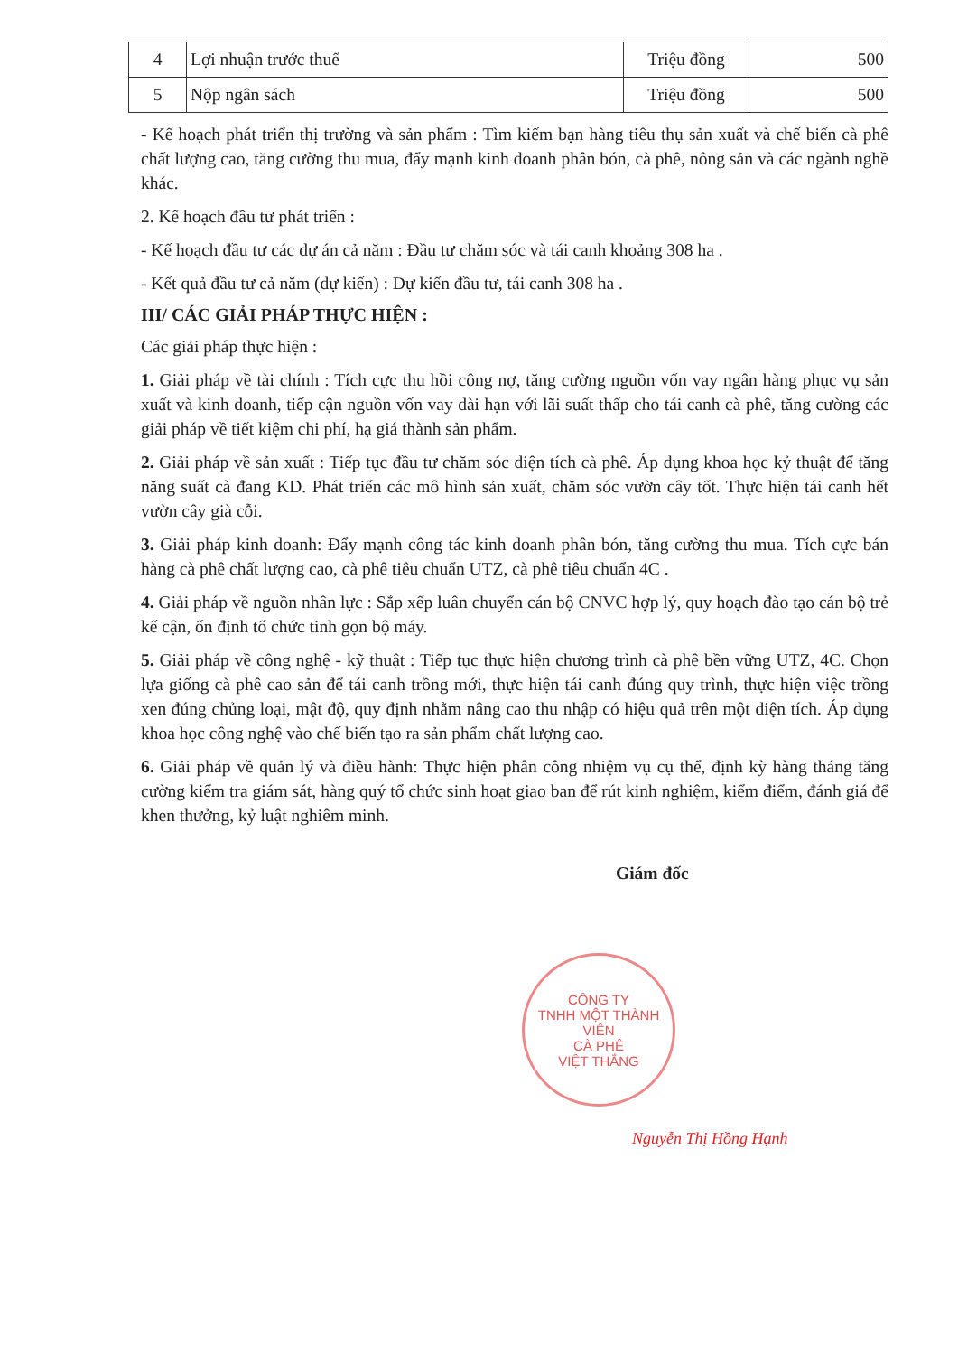| 4 | Lợi nhuận trước thuế | Triệu đồng | 500 |
| 5 | Nộp ngân sách | Triệu đồng | 500 |
- Kế hoạch phát triển thị trường và sản phẩm : Tìm kiếm bạn hàng tiêu thụ sản xuất và chế biến cà phê chất lượng cao, tăng cường thu mua, đẩy mạnh kinh doanh phân bón, cà phê, nông sản và các ngành nghề khác.
2. Kế hoạch đầu tư phát triển :
- Kế hoạch đầu tư các dự án cả năm : Đầu tư chăm sóc và tái canh khoảng 308 ha .
- Kết quả đầu tư cả năm (dự kiến) : Dự kiến đầu tư, tái canh 308 ha .
III/ CÁC GIẢI PHÁP THỰC HIỆN :
Các giải pháp thực hiện :
1. Giải pháp về tài chính : Tích cực thu hồi công nợ, tăng cường nguồn vốn vay ngân hàng phục vụ sản xuất và kinh doanh, tiếp cận nguồn vốn vay dài hạn với lãi suất thấp cho tái canh cà phê, tăng cường các giải pháp về tiết kiệm chi phí, hạ giá thành sản phẩm.
2. Giải pháp về sản xuất : Tiếp tục đầu tư chăm sóc diện tích cà phê. Áp dụng khoa học kỷ thuật để tăng năng suất cà đang KD. Phát triển các mô hình sản xuất, chăm sóc vườn cây tốt. Thực hiện tái canh hết vườn cây già cỗi.
3. Giải pháp kinh doanh: Đẩy mạnh công tác kinh doanh phân bón, tăng cường thu mua. Tích cực bán hàng cà phê chất lượng cao, cà phê tiêu chuẩn UTZ, cà phê tiêu chuẩn 4C .
4. Giải pháp về nguồn nhân lực : Sắp xếp luân chuyển cán bộ CNVC hợp lý, quy hoạch đào tạo cán bộ trẻ kế cận, ổn định tổ chức tinh gọn bộ máy.
5. Giải pháp về công nghệ - kỹ thuật : Tiếp tục thực hiện chương trình cà phê bền vững UTZ, 4C. Chọn lựa giống cà phê cao sản để tái canh trồng mới, thực hiện tái canh đúng quy trình, thực hiện việc trồng xen đúng chủng loại, mật độ, quy định nhằm nâng cao thu nhập có hiệu quả trên một diện tích. Áp dụng khoa học công nghệ vào chế biến tạo ra sản phẩm chất lượng cao.
6. Giải pháp về quản lý và điều hành: Thực hiện phân công nhiệm vụ cụ thể, định kỳ hàng tháng tăng cường kiểm tra giám sát, hàng quý tổ chức sinh hoạt giao ban để rút kinh nghiệm, kiểm điểm, đánh giá để khen thưởng, kỷ luật nghiêm minh.
Giám đốc
CÔNG TY
TNHH MỘT THÀNH VIÊN
CÀ PHÊ
VIỆT THẮNG
Nguyễn Thị Hồng Hạnh